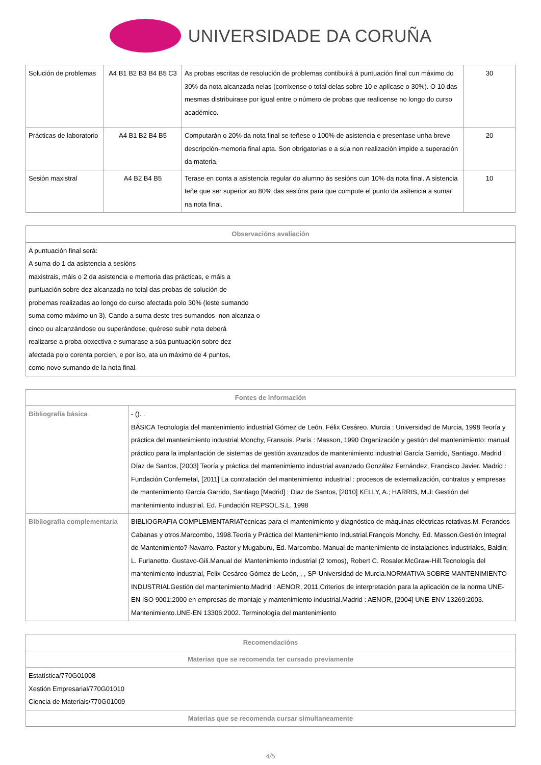UNIVERSIDADE DA CORUÑA
| Solución de problemas | A4 B1 B2 B3 B4 B5 C3 | As probas escritas de resolución de problemas contibuirá á puntuación final cun máximo do 30% da nota alcanzada nelas (corríxense o total delas sobre 10 e aplícase o 30%). O 10 das mesmas distribuirase por igual entre o número de probas que realicense no longo do curso académico. | 30 |
| Prácticas de laboratorio | A4 B1 B2 B4 B5 | Computarán o 20% da nota final se teñese o 100% de asistencia e presentase unha breve descripción-memoria final apta. Son obrigatorias e a súa non realización impide a superación da materia. | 20 |
| Sesión maxistral | A4 B2 B4 B5 | Terase en conta a asistencia regular do alumno ás sesións cun 10% da nota final. A sistencia teñe que ser superior ao 80% das sesións para que compute el punto da asitencia a sumar na nota final. | 10 |
| Observacións avaliación |
| --- |
| A puntuación final será: A suma do 1 da asistencia a sesións maxistrais, máis o 2 da asistencia e memoria das prácticas, e máis a puntuación sobre dez alcanzada no total das probas de solución de probemas realizadas ao longo do curso afectada polo 30% (leste sumando suma como máximo un 3). Cando a suma deste tres sumandos non alcanza o cinco ou alcanzándose ou superándose, quérese subir nota deberá realizarse a proba obxectiva e sumarase a súa puntuación sobre dez afectada polo corenta porcien, e por iso, ata un máximo de 4 puntos, como novo sumando de la nota final. |
| Fontes de información | |
| --- | --- |
| Bibliografía básica | - (). . BÁSICA Tecnología del mantenimiento industrial Gómez de León, Félix Cesáreo. Murcia : Universidad de Murcia, 1998 Teoría y práctica del mantenimiento industrial Monchy, Fransois. París : Masson, 1990 Organización y gestión del mantenimiento: manual práctico para la implantación de sistemas de gestión avanzados de mantenimiento industrial García Garrido, Santiago. Madrid : Díaz de Santos, [2003] Teoría y práctica del mantenimiento industrial avanzado González Fernández, Francisco Javier. Madrid : Fundación Confemetal, [2011] La contratación del mantenimiento industrial : procesos de externalización, contratos y empresas de mantenimiento García Garrido, Santiago [Madrid] : Diaz de Santos, [2010] KELLY, A.; HARRIS, M.J: Gestión del mantenimiento industrial. Ed. Fundación REPSOL.S.L. 1998 |
| Bibliografía complementaria | BIBLIOGRAFIA COMPLEMENTARIATécnicas para el mantenimiento y diagnóstico de máquinas eléctricas rotativas.M. Ferandes Cabanas y otros.Marcombo, 1998.Teoría y Práctica del Mantenimiento Industrial.François Monchy. Ed. Masson.Gestión Integral de Mantenimiento? Navarro, Pastor y Mugaburu, Ed. Marcombo. Manual de mantenimiento de instalaciones industriales, Baldin; L. Furlanetto. Gustavo-Gili.Manual del Mantenimiento Industrial (2 tomos), Robert C. Rosaler.McGraw-Hill.Tecnología del mantenimiento industrial, Felix Cesáreo Gómez de León, , , SP-Universidad de Murcia.NORMATIVA SOBRE MANTENIMIENTO INDUSTRIALGestión del mantenimiento.Madrid : AENOR, 2011.Criterios de interpretación para la aplicación de la norma UNE-EN ISO 9001:2000 en empresas de montaje y mantenimiento industrial.Madrid : AENOR, [2004] UNE-ENV 13269:2003. Mantenimiento.UNE-EN 13306:2002. Terminología del mantenimiento |
| Recomendacións |
| --- |
| Materias que se recomenda ter cursado previamente |
| Estatística/770G01008 Xestión Empresarial/770G01010 Ciencia de Materiais/770G01009 |
| Materias que se recomenda cursar simultaneamente |
4/5